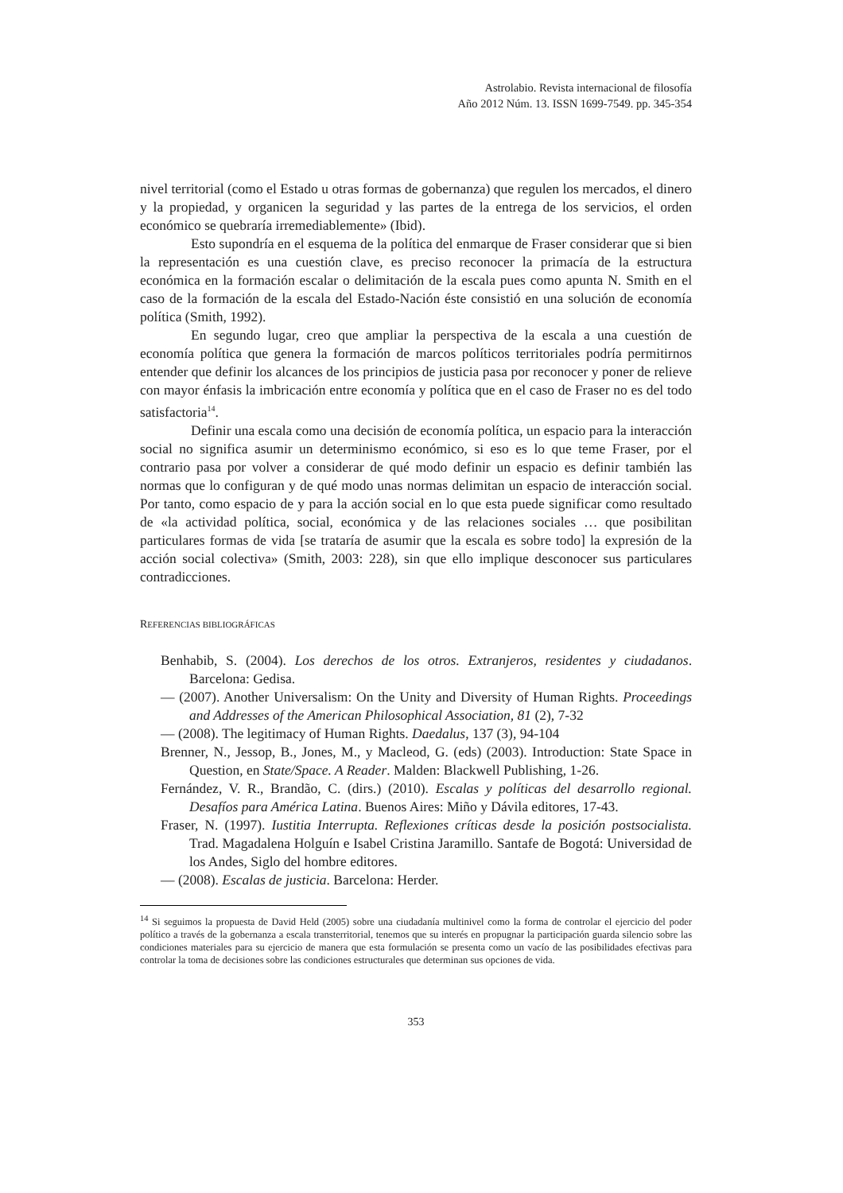Astrolabio. Revista internacional de filosofía
Año 2012 Núm. 13. ISSN 1699-7549. pp. 345-354
nivel territorial (como el Estado u otras formas de gobernanza) que regulen los mercados, el dinero y la propiedad, y organicen la seguridad y las partes de la entrega de los servicios, el orden económico se quebraría irremediablemente» (Ibid).
Esto supondría en el esquema de la política del enmarque de Fraser considerar que si bien la representación es una cuestión clave, es preciso reconocer la primacía de la estructura económica en la formación escalar o delimitación de la escala pues como apunta N. Smith en el caso de la formación de la escala del Estado-Nación éste consistió en una solución de economía política (Smith, 1992).
En segundo lugar, creo que ampliar la perspectiva de la escala a una cuestión de economía política que genera la formación de marcos políticos territoriales podría permitirnos entender que definir los alcances de los principios de justicia pasa por reconocer y poner de relieve con mayor énfasis la imbricación entre economía y política que en el caso de Fraser no es del todo satisfactoria<sup>14</sup>.
Definir una escala como una decisión de economía política, un espacio para la interacción social no significa asumir un determinismo económico, si eso es lo que teme Fraser, por el contrario pasa por volver a considerar de qué modo definir un espacio es definir también las normas que lo configuran y de qué modo unas normas delimitan un espacio de interacción social. Por tanto, como espacio de y para la acción social en lo que esta puede significar como resultado de «la actividad política, social, económica y de las relaciones sociales … que posibilitan particulares formas de vida [se trataría de asumir que la escala es sobre todo] la expresión de la acción social colectiva» (Smith, 2003: 228), sin que ello implique desconocer sus particulares contradicciones.
REFERENCIAS BIBLIOGRÁFICAS
Benhabib, S. (2004). Los derechos de los otros. Extranjeros, residentes y ciudadanos. Barcelona: Gedisa.
— (2007). Another Universalism: On the Unity and Diversity of Human Rights. Proceedings and Addresses of the American Philosophical Association, 81 (2), 7-32
— (2008). The legitimacy of Human Rights. Daedalus, 137 (3), 94-104
Brenner, N., Jessop, B., Jones, M., y Macleod, G. (eds) (2003). Introduction: State Space in Question, en State/Space. A Reader. Malden: Blackwell Publishing, 1-26.
Fernández, V. R., Brandão, C. (dirs.) (2010). Escalas y políticas del desarrollo regional. Desafíos para América Latina. Buenos Aires: Miño y Dávila editores, 17-43.
Fraser, N. (1997). Iustitia Interrupta. Reflexiones críticas desde la posición postsocialista. Trad. Magadalena Holguín e Isabel Cristina Jaramillo. Santafe de Bogotá: Universidad de los Andes, Siglo del hombre editores.
— (2008). Escalas de justicia. Barcelona: Herder.
<sup>14</sup> Si seguimos la propuesta de David Held (2005) sobre una ciudadanía multinivel como la forma de controlar el ejercicio del poder político a través de la gobernanza a escala transterritorial, tenemos que su interés en propugnar la participación guarda silencio sobre las condiciones materiales para su ejercicio de manera que esta formulación se presenta como un vacío de las posibilidades efectivas para controlar la toma de decisiones sobre las condiciones estructurales que determinan sus opciones de vida.
353